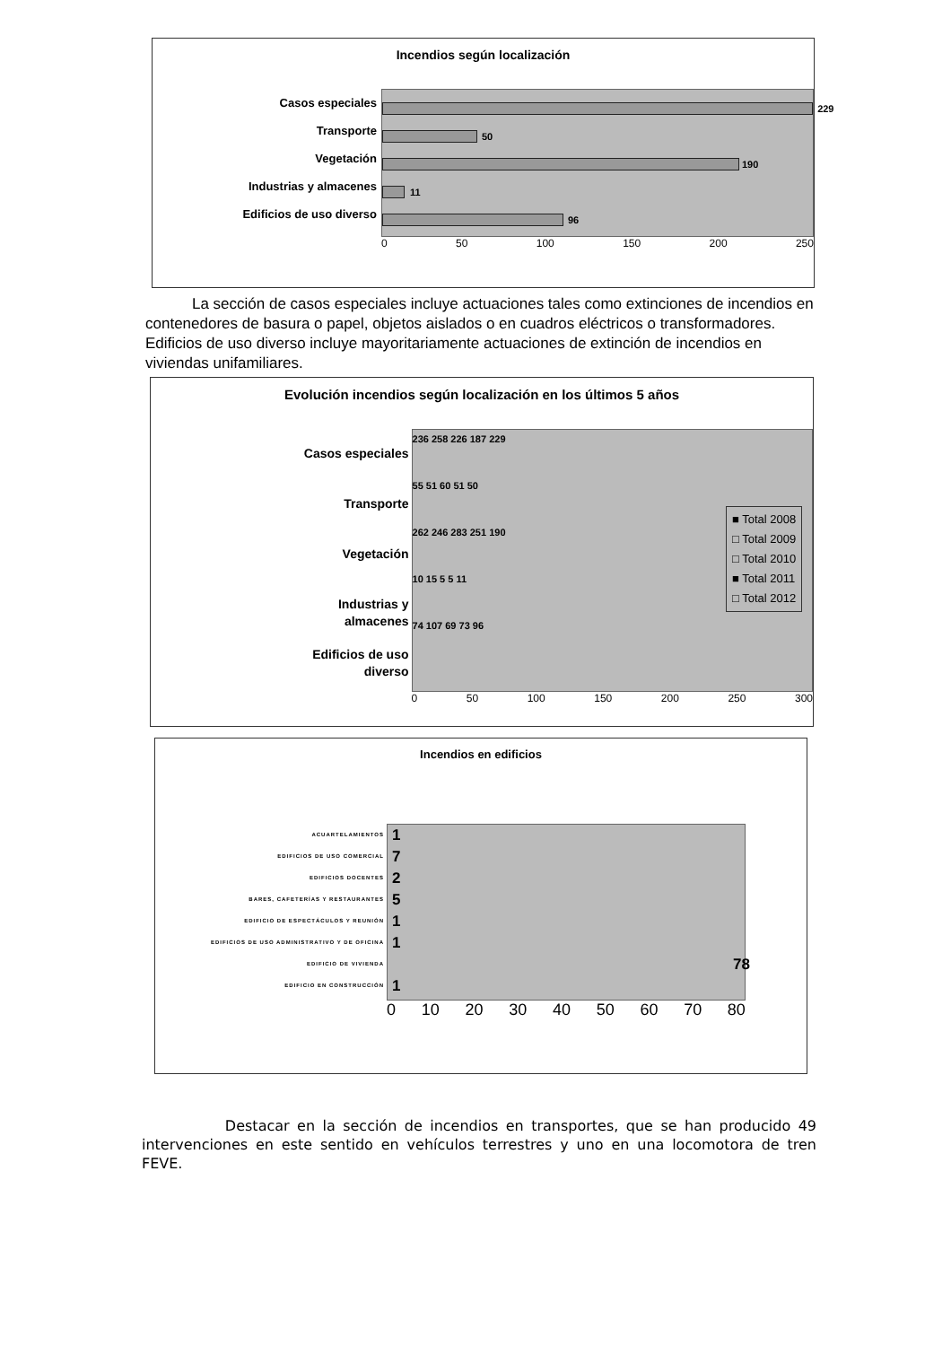Incendios según localización
Casos especiales
Transporte
Vegetación
Industrias y almacenes
Edificios de uso diverso
229
50
190
11
96
0 50 100 150 200 250
La sección de casos especiales incluye actuaciones tales como extinciones de incendios en contenedores de basura o papel, objetos aislados o en cuadros eléctricos o transformadores. Edificios de uso diverso incluye mayoritariamente actuaciones de extinción de incendios en viviendas unifamiliares.
Evolución incendios según localización en los últimos 5 años
Casos especiales
Transporte
Vegetación
Industrias y
almacenes
Edificios de uso
diverso
236 258 226 187 229
55 51 60 51 50
262 246 283 251 190
10 15 5 5 11
74 107 69 73 96
0 50 100 150 200 250 300
■ Total 2008
□ Total 2009
□ Total 2010
■ Total 2011
□ Total 2012
Incendios en edificios
ACUARTELAMIENTOS
EDIFICIOS DE USO COMERCIAL
EDIFICIOS DOCENTES
BARES, CAFETERÍAS Y RESTAURANTES
EDIFICIO DE ESPECTÁCULOS Y REUNIÓN
EDIFICIOS DE USO ADMINISTRATIVO Y DE OFICINA
EDIFICIO DE VIVIENDA
EDIFICIO EN CONSTRUCCIÓN
1
7
2
5
1
1
78
1
0 10 20 30 40 50 60 70 80
Destacar en la sección de incendios en transportes, que se han producido 49 intervenciones en este sentido en vehículos terrestres y uno en una locomotora de tren FEVE.